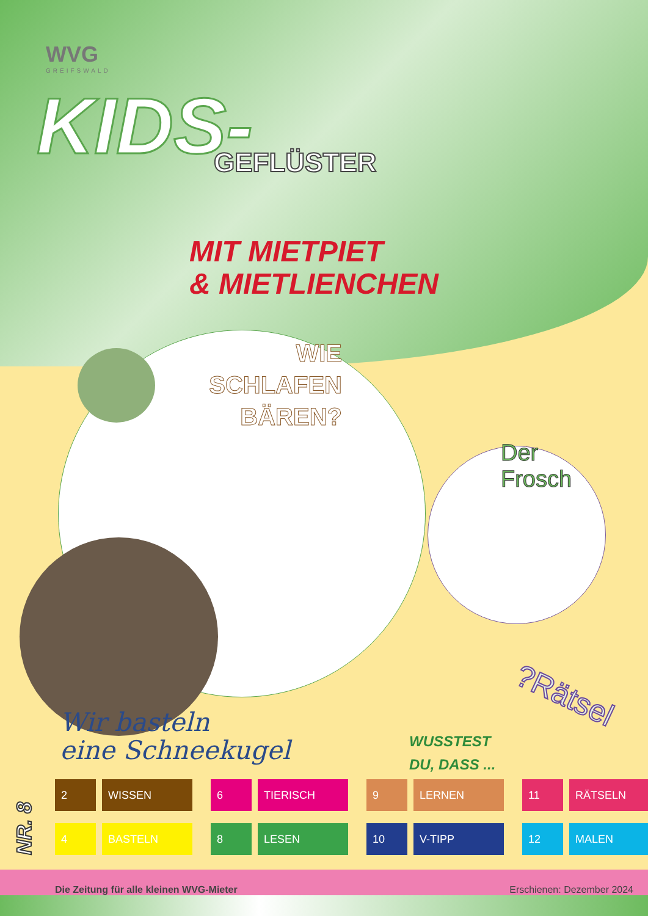WVG
GREIFSWALD
KIDS-
GEFLÜSTER
MIT MIETPIET
& MIETLIENCHEN
WIE SCHLAFEN BÄREN?
Der
Frosch
?Rätsel
Wir basteln
eine Schneekugel
WUSSTEST
DU, DASS ...
NR. 8
2 WISSEN
6 TIERISCH
9 LERNEN
11 RÄTSELN
4 BASTELN
8 LESEN
10 V-TIPP
12 MALEN
Die Zeitung für alle kleinen WVG-Mieter Erschienen: Dezember 2024